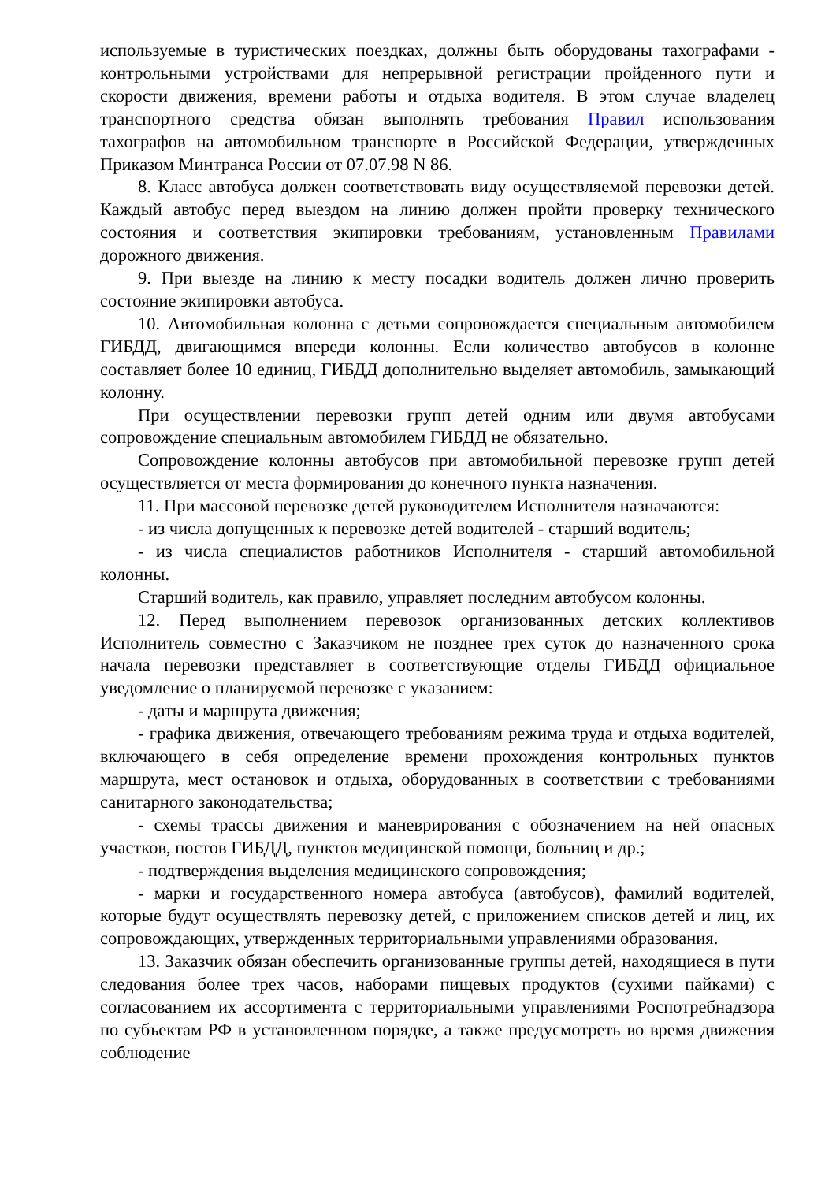используемые в туристических поездках, должны быть оборудованы тахографами - контрольными устройствами для непрерывной регистрации пройденного пути и скорости движения, времени работы и отдыха водителя. В этом случае владелец транспортного средства обязан выполнять требования Правил использования тахографов на автомобильном транспорте в Российской Федерации, утвержденных Приказом Минтранса России от 07.07.98 N 86.
8. Класс автобуса должен соответствовать виду осуществляемой перевозки детей. Каждый автобус перед выездом на линию должен пройти проверку технического состояния и соответствия экипировки требованиям, установленным Правилами дорожного движения.
9. При выезде на линию к месту посадки водитель должен лично проверить состояние экипировки автобуса.
10. Автомобильная колонна с детьми сопровождается специальным автомобилем ГИБДД, двигающимся впереди колонны. Если количество автобусов в колонне составляет более 10 единиц, ГИБДД дополнительно выделяет автомобиль, замыкающий колонну.
При осуществлении перевозки групп детей одним или двумя автобусами сопровождение специальным автомобилем ГИБДД не обязательно.
Сопровождение колонны автобусов при автомобильной перевозке групп детей осуществляется от места формирования до конечного пункта назначения.
11. При массовой перевозке детей руководителем Исполнителя назначаются:
- из числа допущенных к перевозке детей водителей - старший водитель;
- из числа специалистов работников Исполнителя - старший автомобильной колонны.
Старший водитель, как правило, управляет последним автобусом колонны.
12. Перед выполнением перевозок организованных детских коллективов Исполнитель совместно с Заказчиком не позднее трех суток до назначенного срока начала перевозки представляет в соответствующие отделы ГИБДД официальное уведомление о планируемой перевозке с указанием:
- даты и маршрута движения;
- графика движения, отвечающего требованиям режима труда и отдыха водителей, включающего в себя определение времени прохождения контрольных пунктов маршрута, мест остановок и отдыха, оборудованных в соответствии с требованиями санитарного законодательства;
- схемы трассы движения и маневрирования с обозначением на ней опасных участков, постов ГИБДД, пунктов медицинской помощи, больниц и др.;
- подтверждения выделения медицинского сопровождения;
- марки и государственного номера автобуса (автобусов), фамилий водителей, которые будут осуществлять перевозку детей, с приложением списков детей и лиц, их сопровождающих, утвержденных территориальными управлениями образования.
13. Заказчик обязан обеспечить организованные группы детей, находящиеся в пути следования более трех часов, наборами пищевых продуктов (сухими пайками) с согласованием их ассортимента с территориальными управлениями Роспотребнадзора по субъектам РФ в установленном порядке, а также предусмотреть во время движения соблюдение